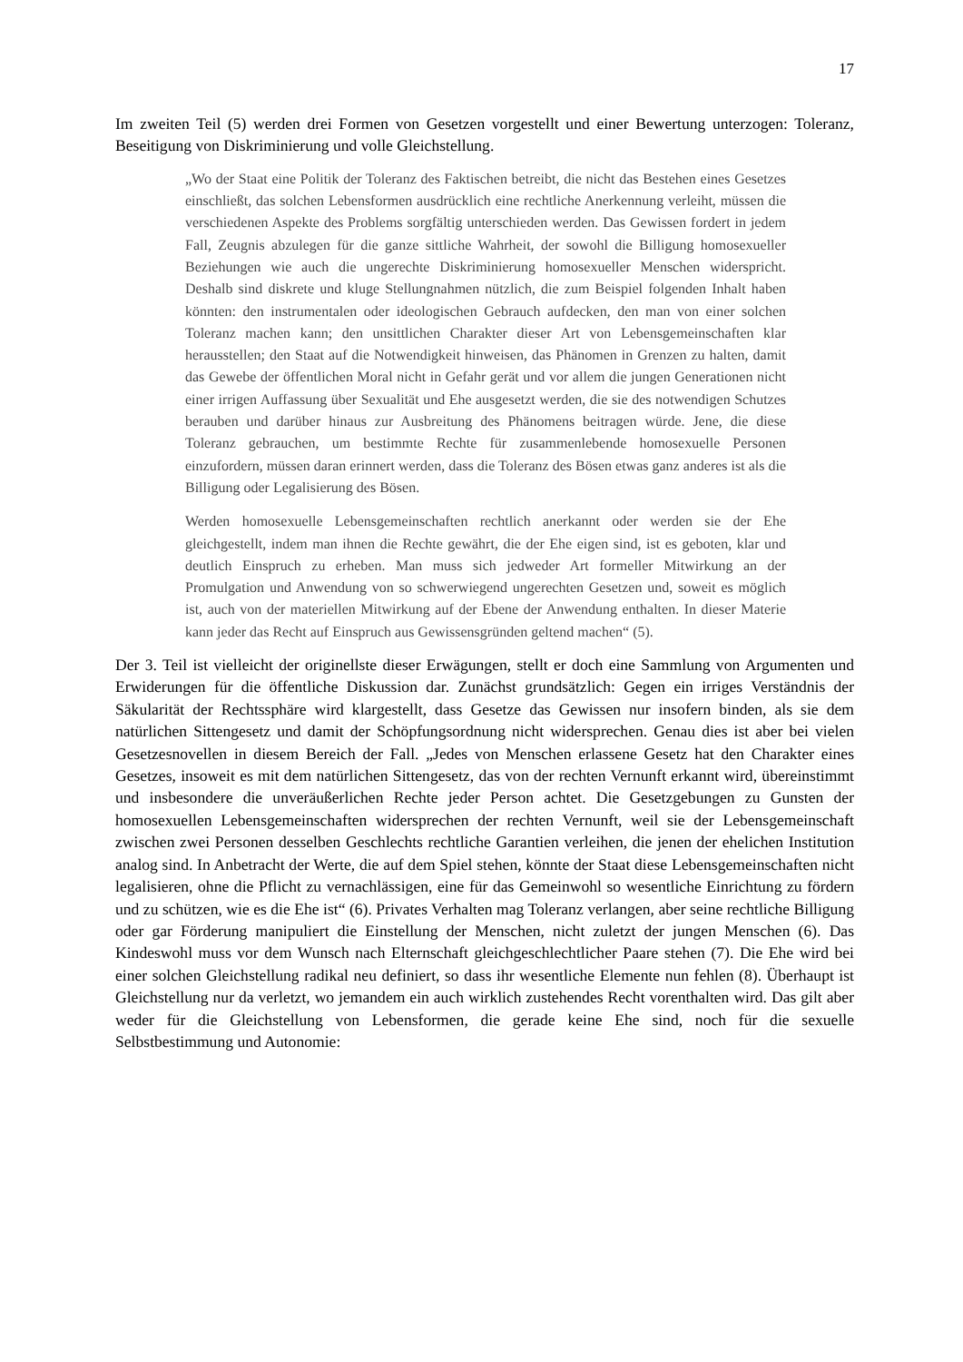17
Im zweiten Teil (5) werden drei Formen von Gesetzen vorgestellt und einer Bewertung unterzogen: Toleranz, Beseitigung von Diskriminierung und volle Gleichstellung.
„Wo der Staat eine Politik der Toleranz des Faktischen betreibt, die nicht das Bestehen eines Gesetzes einschließt, das solchen Lebensformen ausdrücklich eine rechtliche Anerkennung verleiht, müssen die verschiedenen Aspekte des Problems sorgfältig unterschieden werden. Das Gewissen fordert in jedem Fall, Zeugnis abzulegen für die ganze sittliche Wahrheit, der sowohl die Billigung homosexueller Beziehungen wie auch die ungerechte Diskriminierung homosexueller Menschen widerspricht. Deshalb sind diskrete und kluge Stellungnahmen nützlich, die zum Beispiel folgenden Inhalt haben könnten: den instrumentalen oder ideologischen Gebrauch aufdecken, den man von einer solchen Toleranz machen kann; den unsittlichen Charakter dieser Art von Lebensgemeinschaften klar herausstellen; den Staat auf die Notwendigkeit hinweisen, das Phänomen in Grenzen zu halten, damit das Gewebe der öffentlichen Moral nicht in Gefahr gerät und vor allem die jungen Generationen nicht einer irrigen Auffassung über Sexualität und Ehe ausgesetzt werden, die sie des notwendigen Schutzes berauben und darüber hinaus zur Ausbreitung des Phänomens beitragen würde. Jene, die diese Toleranz gebrauchen, um bestimmte Rechte für zusammenlebende homosexuelle Personen einzufordern, müssen daran erinnert werden, dass die Toleranz des Bösen etwas ganz anderes ist als die Billigung oder Legalisierung des Bösen.
Werden homosexuelle Lebensgemeinschaften rechtlich anerkannt oder werden sie der Ehe gleichgestellt, indem man ihnen die Rechte gewährt, die der Ehe eigen sind, ist es geboten, klar und deutlich Einspruch zu erheben. Man muss sich jedweder Art formeller Mitwirkung an der Promulgation und Anwendung von so schwerwiegend ungerechten Gesetzen und, soweit es möglich ist, auch von der materiellen Mitwirkung auf der Ebene der Anwendung enthalten. In dieser Materie kann jeder das Recht auf Einspruch aus Gewissensgründen geltend machen“ (5).
Der 3. Teil ist vielleicht der originellste dieser Erwägungen, stellt er doch eine Sammlung von Argumenten und Erwiderungen für die öffentliche Diskussion dar. Zunächst grundsätzlich: Gegen ein irriges Verständnis der Säkularität der Rechtssphäre wird klargestellt, dass Gesetze das Gewissen nur insofern binden, als sie dem natürlichen Sittengesetz und damit der Schöpfungsordnung nicht widersprechen. Genau dies ist aber bei vielen Gesetzesnovellen in diesem Bereich der Fall. „Jedes von Menschen erlassene Gesetz hat den Charakter eines Gesetzes, insoweit es mit dem natürlichen Sittengesetz, das von der rechten Vernunft erkannt wird, übereinstimmt und insbesondere die unveräußerlichen Rechte jeder Person achtet. Die Gesetzgebungen zu Gunsten der homosexuellen Lebensgemeinschaften widersprechen der rechten Vernunft, weil sie der Lebensgemeinschaft zwischen zwei Personen desselben Geschlechts rechtliche Garantien verleihen, die jenen der ehelichen Institution analog sind. In Anbetracht der Werte, die auf dem Spiel stehen, könnte der Staat diese Lebensgemeinschaften nicht legalisieren, ohne die Pflicht zu vernachlässigen, eine für das Gemeinwohl so wesentliche Einrichtung zu fördern und zu schützen, wie es die Ehe ist“ (6). Privates Verhalten mag Toleranz verlangen, aber seine rechtliche Billigung oder gar Förderung manipuliert die Einstellung der Menschen, nicht zuletzt der jungen Menschen (6). Das Kindeswohl muss vor dem Wunsch nach Elternschaft gleichgeschlechtlicher Paare stehen (7). Die Ehe wird bei einer solchen Gleichstellung radikal neu definiert, so dass ihr wesentliche Elemente nun fehlen (8). Überhaupt ist Gleichstellung nur da verletzt, wo jemandem ein auch wirklich zustehendes Recht vorenthalten wird. Das gilt aber weder für die Gleichstellung von Lebensformen, die gerade keine Ehe sind, noch für die sexuelle Selbstbestimmung und Autonomie: